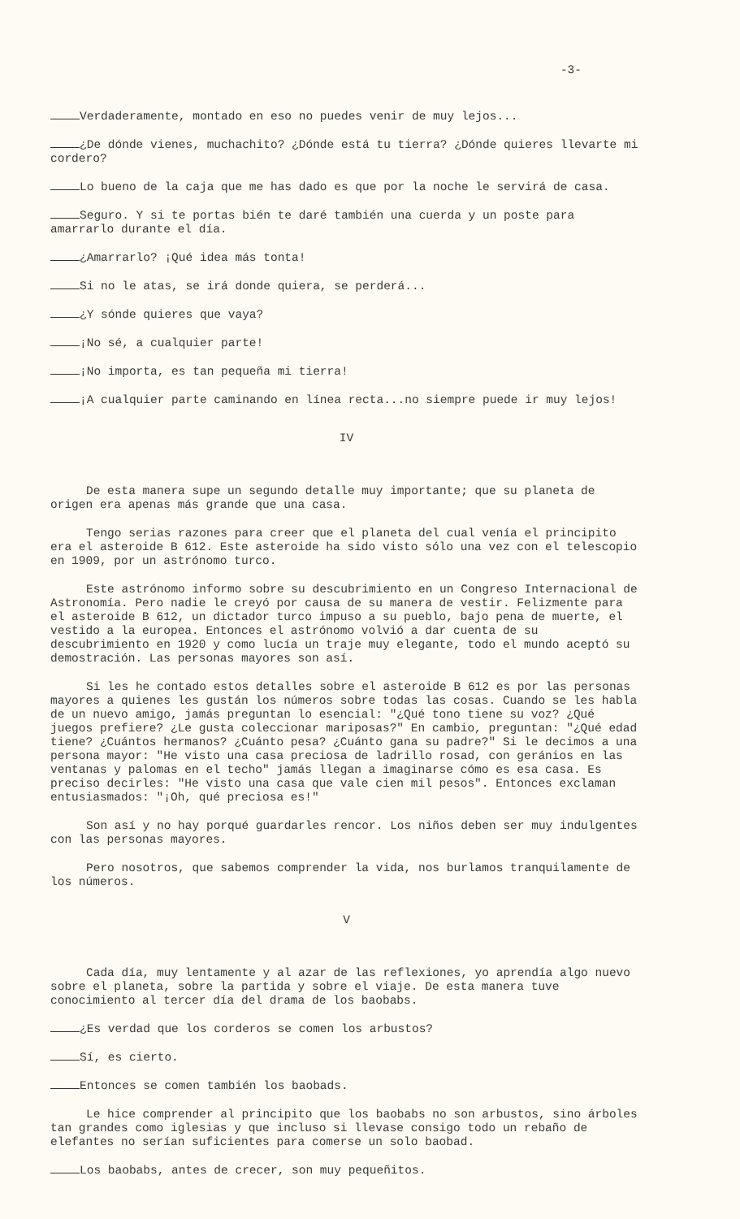-3-
Verdaderamente, montado en eso no puedes venir de muy lejos...
¿De dónde vienes, muchachito? ¿Dónde está tu tierra? ¿Dónde quieres llevarte mi cordero?
Lo bueno de la caja que me has dado es que por la noche le servirá de casa.
Seguro. Y si te portas bién te daré también una cuerda y un poste para amarrarlo durante el día.
¿Amarrarlo? ¡Qué idea más tonta!
Si no le atas, se irá donde quiera, se perderá...
¿Y sónde quieres que vaya?
¡No sé, a cualquier parte!
¡No importa, es tan pequeña mi tierra!
¡A cualquier parte caminando en línea recta...no siempre puede ir muy lejos!
IV
De esta manera supe un segundo detalle muy importante; que su planeta de origen era apenas más grande que una casa.
Tengo serias razones para creer que el planeta del cual venía el principito era el asteroide B 612. Este asteroide ha sido visto sólo una vez con el telescopio en 1909, por un astrónomo turco.
Este astrónomo informo sobre su descubrimiento en un Congreso Internacional de Astronomía. Pero nadie le creyó por causa de su manera de vestir. Felizmente para el asteroide B 612, un dictador turco impuso a su pueblo, bajo pena de muerte, el vestido a la europea. Entonces el astrónomo volvió a dar cuenta de su descubrimiento en 1920 y como lucía un traje muy elegante, todo el mundo aceptó su demostración. Las personas mayores son así.
Si les he contado estos detalles sobre el asteroide B 612 es por las personas mayores a quienes les gustán los números sobre todas las cosas. Cuando se les habla de un nuevo amigo, jamás preguntan lo esencial: "¿Qué tono tiene su voz? ¿Qué juegos prefiere? ¿Le gusta coleccionar mariposas?" En cambio, preguntan: "¿Qué edad tiene? ¿Cuántos hermanos? ¿Cuánto pesa? ¿Cuánto gana su padre?" Si le decimos a una persona mayor: "He visto una casa preciosa de ladrillo rosad, con geránios en las ventanas y palomas en el techo" jamás llegan a imaginarse cómo es esa casa. Es preciso decirles: "He visto una casa que vale cien mil pesos". Entonces exclaman entusiasmados: "¡Oh, qué preciosa es!"
Son así y no hay porqué guardarles rencor. Los niños deben ser muy indulgentes con las personas mayores.
Pero nosotros, que sabemos comprender la vida, nos burlamos tranquilamente de los números.
V
Cada día, muy lentamente y al azar de las reflexiones, yo aprendía algo nuevo sobre el planeta, sobre la partida y sobre el viaje. De esta manera tuve conocimiento al tercer día del drama de los baobabs.
¿Es verdad que los corderos se comen los arbustos?
Sí, es cierto.
Entonces se comen también los baobads.
Le hice comprender al principito que los baobabs no son arbustos, sino árboles tan grandes como iglesias y que incluso si llevase consigo todo un rebaño de elefantes no serían suficientes para comerse un solo baobad.
Los baobabs, antes de crecer, son muy pequeñitos.